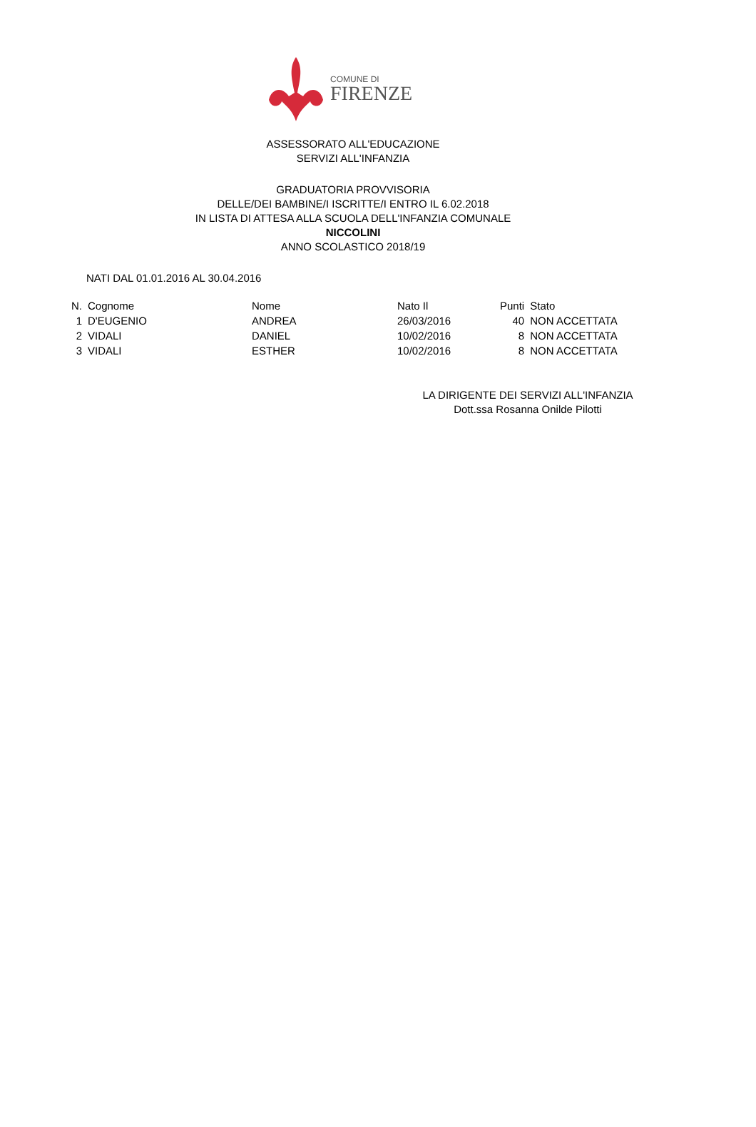COMUNE DI
FIRENZE
ASSESSORATO ALL'EDUCAZIONE
SERVIZI ALL'INFANZIA
GRADUATORIA PROVVISORIA
DELLE/DEI BAMBINE/I ISCRITTE/I ENTRO IL 6.02.2018
IN LISTA DI ATTESA ALLA SCUOLA DELL'INFANZIA COMUNALE
NICCOLINI
ANNO SCOLASTICO 2018/19
NATI DAL 01.01.2016 AL 30.04.2016
| N. | Cognome | Nome | Nato Il | Punti | Stato |
| --- | --- | --- | --- | --- | --- |
| 1 | D'EUGENIO | ANDREA | 26/03/2016 | 40 | NON ACCETTATA |
| 2 | VIDALI | DANIEL | 10/02/2016 | 8 | NON ACCETTATA |
| 3 | VIDALI | ESTHER | 10/02/2016 | 8 | NON ACCETTATA |
LA DIRIGENTE DEI SERVIZI ALL'INFANZIA
Dott.ssa Rosanna Onilde Pilotti